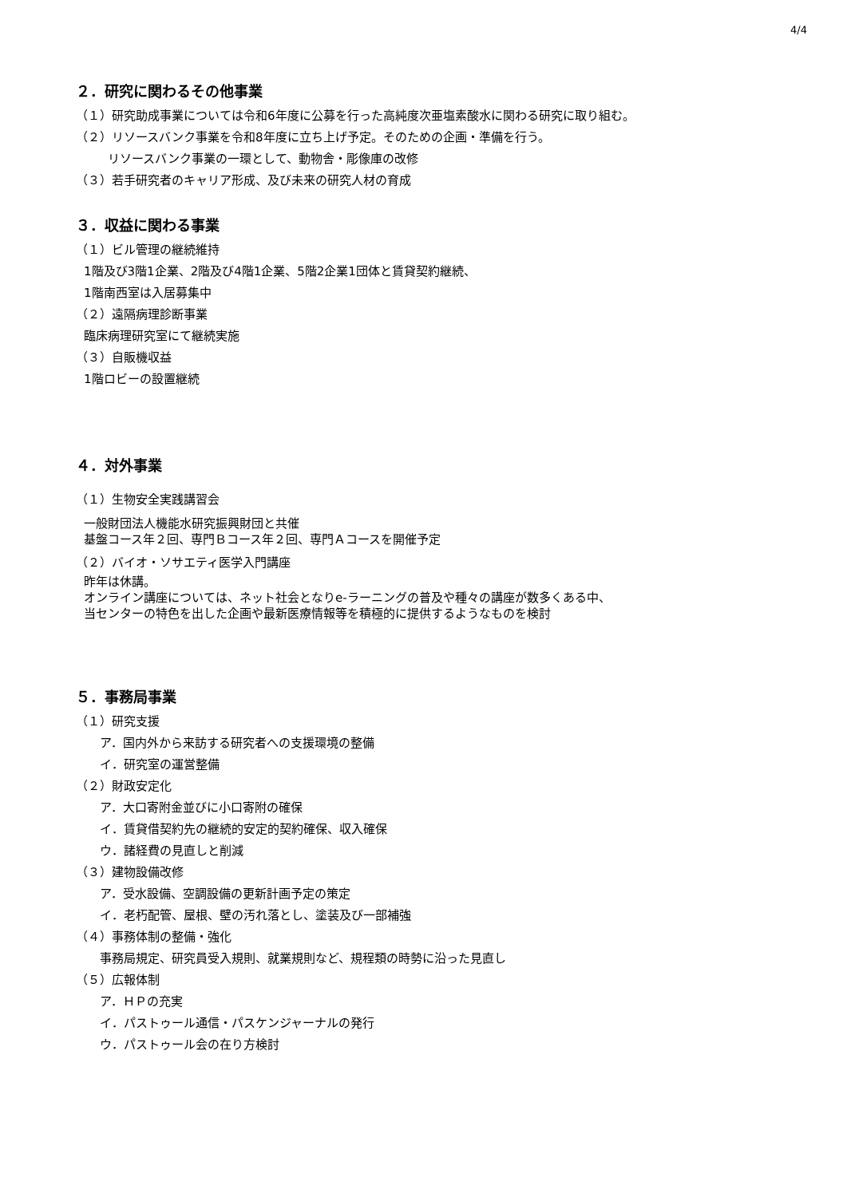4/4
２．研究に関わるその他事業
（１）研究助成事業については令和6年度に公募を行った高純度次亜塩素酸水に関わる研究に取り組む。
（２）リソースバンク事業を令和8年度に立ち上げ予定。そのための企画・準備を行う。
リソースバンク事業の一環として、動物舎・彫像庫の改修
（３）若手研究者のキャリア形成、及び未来の研究人材の育成
３．収益に関わる事業
（１）ビル管理の継続維持
1階及び3階1企業、2階及び4階1企業、5階2企業1団体と賃貸契約継続、
1階南西室は入居募集中
（２）遠隔病理診断事業
臨床病理研究室にて継続実施
（３）自販機収益
1階ロビーの設置継続
４．対外事業
（１）生物安全実践講習会
一般財団法人機能水研究振興財団と共催
基盤コース年２回、専門Ｂコース年２回、専門Ａコースを開催予定
（２）バイオ・ソサエティ医学入門講座
昨年は休講。
オンライン講座については、ネット社会となりe-ラーニングの普及や種々の講座が数多くある中、
当センターの特色を出した企画や最新医療情報等を積極的に提供するようなものを検討
５．事務局事業
（１）研究支援
ア．国内外から来訪する研究者への支援環境の整備
イ．研究室の運営整備
（２）財政安定化
ア．大口寄附金並びに小口寄附の確保
イ．賃貸借契約先の継続的安定的契約確保、収入確保
ウ．諸経費の見直しと削減
（３）建物設備改修
ア．受水設備、空調設備の更新計画予定の策定
イ．老朽配管、屋根、壁の汚れ落とし、塗装及び一部補強
（４）事務体制の整備・強化
事務局規定、研究員受入規則、就業規則など、規程類の時勢に沿った見直し
（５）広報体制
ア．ＨＰの充実
イ．パストゥール通信・パスケンジャーナルの発行
ウ．パストゥール会の在り方検討